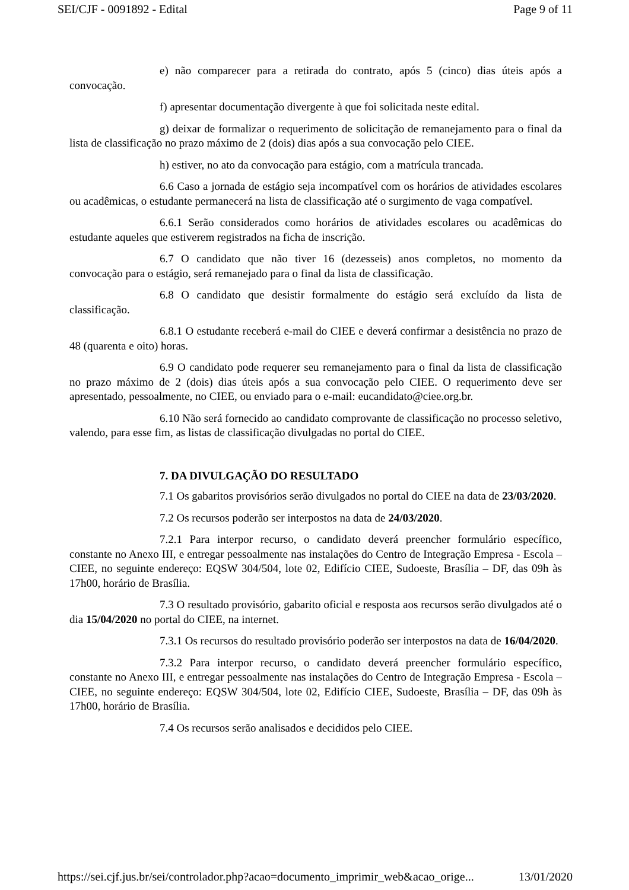SEI/CJF - 0091892 - Edital Page 9 of 11
e) não comparecer para a retirada do contrato, após 5 (cinco) dias úteis após a convocação.
f) apresentar documentação divergente à que foi solicitada neste edital.
g) deixar de formalizar o requerimento de solicitação de remanejamento para o final da lista de classificação no prazo máximo de 2 (dois) dias após a sua convocação pelo CIEE.
h) estiver, no ato da convocação para estágio, com a matrícula trancada.
6.6 Caso a jornada de estágio seja incompatível com os horários de atividades escolares ou acadêmicas, o estudante permanecerá na lista de classificação até o surgimento de vaga compatível.
6.6.1 Serão considerados como horários de atividades escolares ou acadêmicas do estudante aqueles que estiverem registrados na ficha de inscrição.
6.7 O candidato que não tiver 16 (dezesseis) anos completos, no momento da convocação para o estágio, será remanejado para o final da lista de classificação.
6.8 O candidato que desistir formalmente do estágio será excluído da lista de classificação.
6.8.1 O estudante receberá e-mail do CIEE e deverá confirmar a desistência no prazo de 48 (quarenta e oito) horas.
6.9 O candidato pode requerer seu remanejamento para o final da lista de classificação no prazo máximo de 2 (dois) dias úteis após a sua convocação pelo CIEE. O requerimento deve ser apresentado, pessoalmente, no CIEE, ou enviado para o e-mail: eucandidato@ciee.org.br.
6.10 Não será fornecido ao candidato comprovante de classificação no processo seletivo, valendo, para esse fim, as listas de classificação divulgadas no portal do CIEE.
7. DA DIVULGAÇÃO DO RESULTADO
7.1 Os gabaritos provisórios serão divulgados no portal do CIEE na data de 23/03/2020.
7.2 Os recursos poderão ser interpostos na data de 24/03/2020.
7.2.1 Para interpor recurso, o candidato deverá preencher formulário específico, constante no Anexo III, e entregar pessoalmente nas instalações do Centro de Integração Empresa - Escola – CIEE, no seguinte endereço: EQSW 304/504, lote 02, Edifício CIEE, Sudoeste, Brasília – DF, das 09h às 17h00, horário de Brasília.
7.3 O resultado provisório, gabarito oficial e resposta aos recursos serão divulgados até o dia 15/04/2020 no portal do CIEE, na internet.
7.3.1 Os recursos do resultado provisório poderão ser interpostos na data de 16/04/2020.
7.3.2 Para interpor recurso, o candidato deverá preencher formulário específico, constante no Anexo III, e entregar pessoalmente nas instalações do Centro de Integração Empresa - Escola – CIEE, no seguinte endereço: EQSW 304/504, lote 02, Edifício CIEE, Sudoeste, Brasília – DF, das 09h às 17h00, horário de Brasília.
7.4 Os recursos serão analisados e decididos pelo CIEE.
https://sei.cjf.jus.br/sei/controlador.php?acao=documento_imprimir_web&acao_orige... 13/01/2020